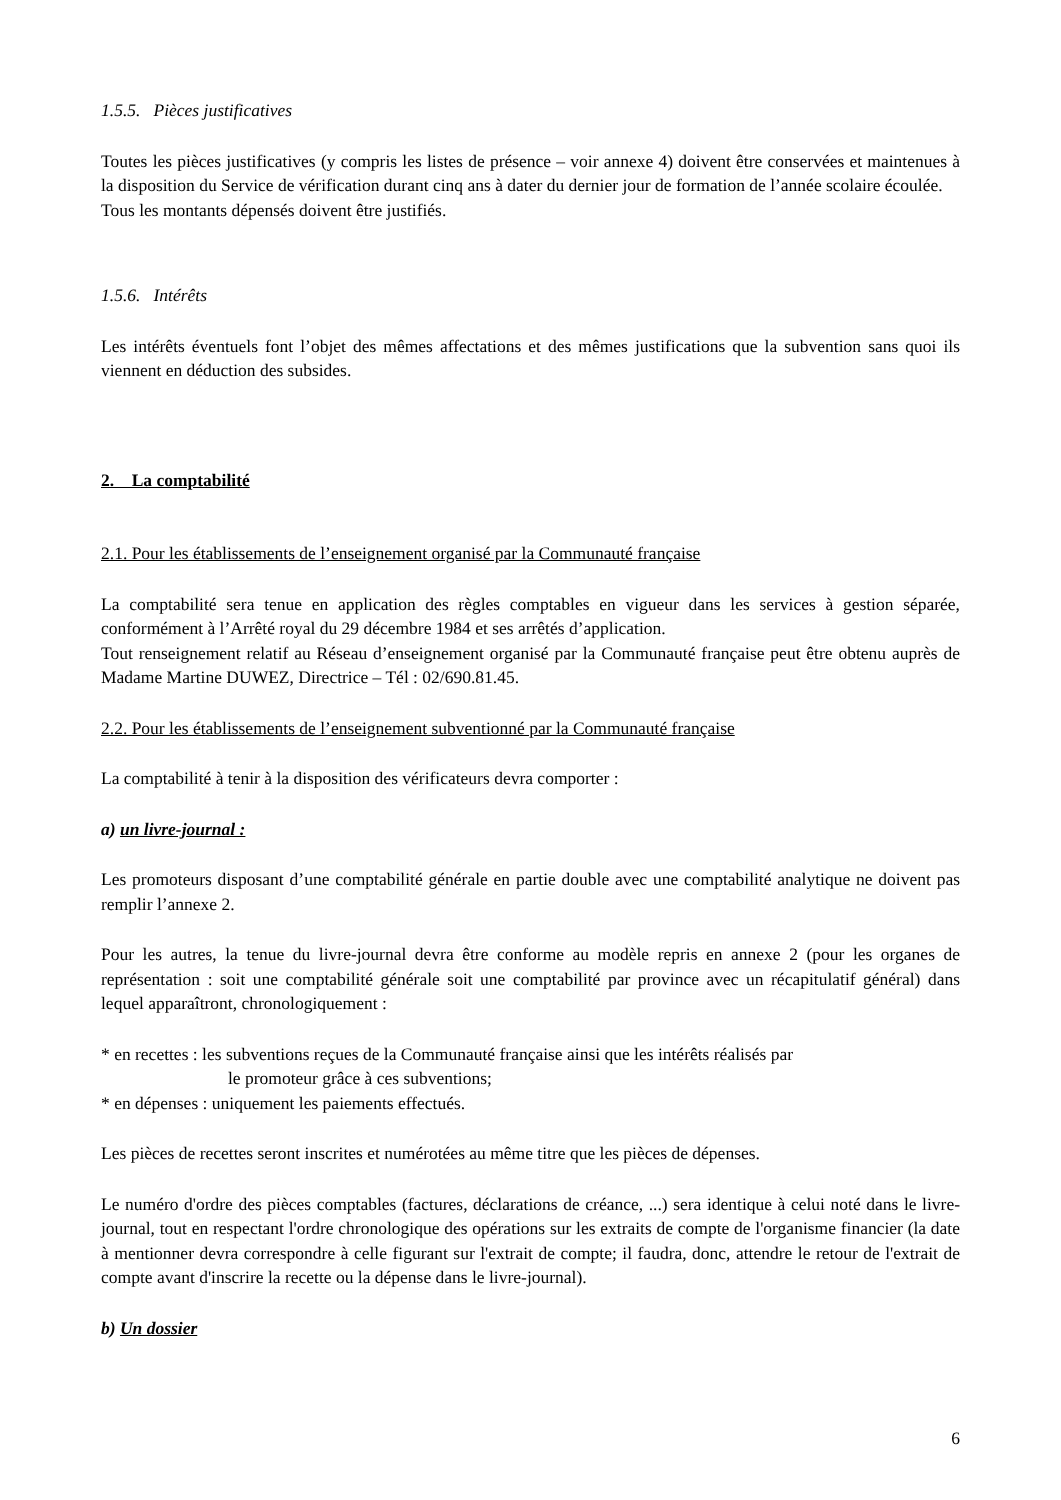1.5.5. Pièces justificatives
Toutes les pièces justificatives (y compris les listes de présence – voir annexe 4) doivent être conservées et maintenues à la disposition du Service de vérification durant cinq ans à dater du dernier jour de formation de l’année scolaire écoulée.
Tous les montants dépensés doivent être justifiés.
1.5.6. Intérêts
Les intérêts éventuels font l’objet des mêmes affectations et des mêmes justifications que la subvention sans quoi ils viennent en déduction des subsides.
2. La comptabilité
2.1. Pour les établissements de l’enseignement organisé par la Communauté française
La comptabilité sera tenue en application des règles comptables en vigueur dans les services à gestion séparée, conformément à l’Arrêté royal du 29 décembre 1984 et ses arrêtés d’application.
Tout renseignement relatif au Réseau d’enseignement organisé par la Communauté française peut être obtenu auprès de Madame Martine DUWEZ, Directrice – Tél : 02/690.81.45.
2.2. Pour les établissements de l’enseignement subventionné par la Communauté française
La comptabilité à tenir à la disposition des vérificateurs devra comporter :
a) un livre-journal :
Les promoteurs disposant d’une comptabilité générale en partie double avec une comptabilité analytique ne doivent pas remplir l’annexe 2.
Pour les autres, la tenue du livre-journal devra être conforme au modèle repris en annexe 2 (pour les organes de représentation : soit une comptabilité générale soit une comptabilité par province avec un récapitulatif général) dans lequel apparaîtront, chronologiquement :
* en recettes : les subventions reçues de la Communauté française ainsi que les intérêts réalisés par
le promoteur grâce à ces subventions;
* en dépenses : uniquement les paiements effectués.
Les pièces de recettes seront inscrites et numérotées au même titre que les pièces de dépenses.
Le numéro d'ordre des pièces comptables (factures, déclarations de créance, ...) sera identique à celui noté dans le livre-journal, tout en respectant l'ordre chronologique des opérations sur les extraits de compte de l'organisme financier (la date à mentionner devra correspondre à celle figurant sur l'extrait de compte; il faudra, donc, attendre le retour de l'extrait de compte avant d'inscrire la recette ou la dépense dans le livre-journal).
b) Un dossier
6